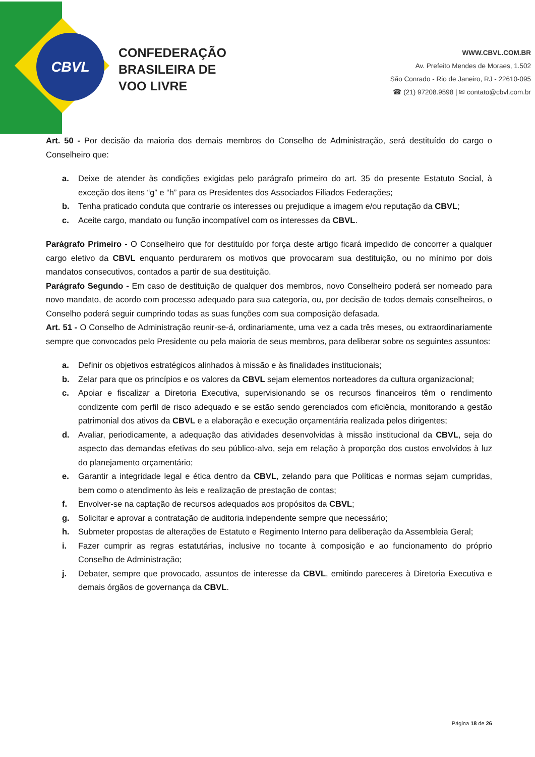CBVL
CONFEDERAÇÃO
BRASILEIRA DE
VOO LIVRE
WWW.CBVL.COM.BR
Av. Prefeito Mendes de Moraes, 1.502
São Conrado - Rio de Janeiro, RJ - 22610-095
☎ (21) 97208.9598 | ✉ contato@cbvl.com.br
Art. 50 - Por decisão da maioria dos demais membros do Conselho de Administração, será destituído do cargo o Conselheiro que:
a. Deixe de atender às condições exigidas pelo parágrafo primeiro do art. 35 do presente Estatuto Social, à exceção dos itens “g” e “h” para os Presidentes dos Associados Filiados Federações;
b. Tenha praticado conduta que contrarie os interesses ou prejudique a imagem e/ou reputação da CBVL;
c. Aceite cargo, mandato ou função incompatível com os interesses da CBVL.
Parágrafo Primeiro - O Conselheiro que for destituído por força deste artigo ficará impedido de concorrer a qualquer cargo eletivo da CBVL enquanto perdurarem os motivos que provocaram sua destituição, ou no mínimo por dois mandatos consecutivos, contados a partir de sua destituição.
Parágrafo Segundo - Em caso de destituição de qualquer dos membros, novo Conselheiro poderá ser nomeado para novo mandato, de acordo com processo adequado para sua categoria, ou, por decisão de todos demais conselheiros, o Conselho poderá seguir cumprindo todas as suas funções com sua composição defasada.
Art. 51 - O Conselho de Administração reunir-se-á, ordinariamente, uma vez a cada três meses, ou extraordinariamente sempre que convocados pelo Presidente ou pela maioria de seus membros, para deliberar sobre os seguintes assuntos:
a. Definir os objetivos estratégicos alinhados à missão e às finalidades institucionais;
b. Zelar para que os princípios e os valores da CBVL sejam elementos norteadores da cultura organizacional;
c. Apoiar e fiscalizar a Diretoria Executiva, supervisionando se os recursos financeiros têm o rendimento condizente com perfil de risco adequado e se estão sendo gerenciados com eficiência, monitorando a gestão patrimonial dos ativos da CBVL e a elaboração e execução orçamentária realizada pelos dirigentes;
d. Avaliar, periodicamente, a adequação das atividades desenvolvidas à missão institucional da CBVL, seja do aspecto das demandas efetivas do seu público-alvo, seja em relação à proporção dos custos envolvidos à luz do planejamento orçamentário;
e. Garantir a integridade legal e ética dentro da CBVL, zelando para que Políticas e normas sejam cumpridas, bem como o atendimento às leis e realização de prestação de contas;
f. Envolver-se na captação de recursos adequados aos propósitos da CBVL;
g. Solicitar e aprovar a contratação de auditoria independente sempre que necessário;
h. Submeter propostas de alterações de Estatuto e Regimento Interno para deliberação da Assembleia Geral;
i. Fazer cumprir as regras estatutárias, inclusive no tocante à composição e ao funcionamento do próprio Conselho de Administração;
j. Debater, sempre que provocado, assuntos de interesse da CBVL, emitindo pareceres à Diretoria Executiva e demais órgãos de governança da CBVL.
Página 18 de 26